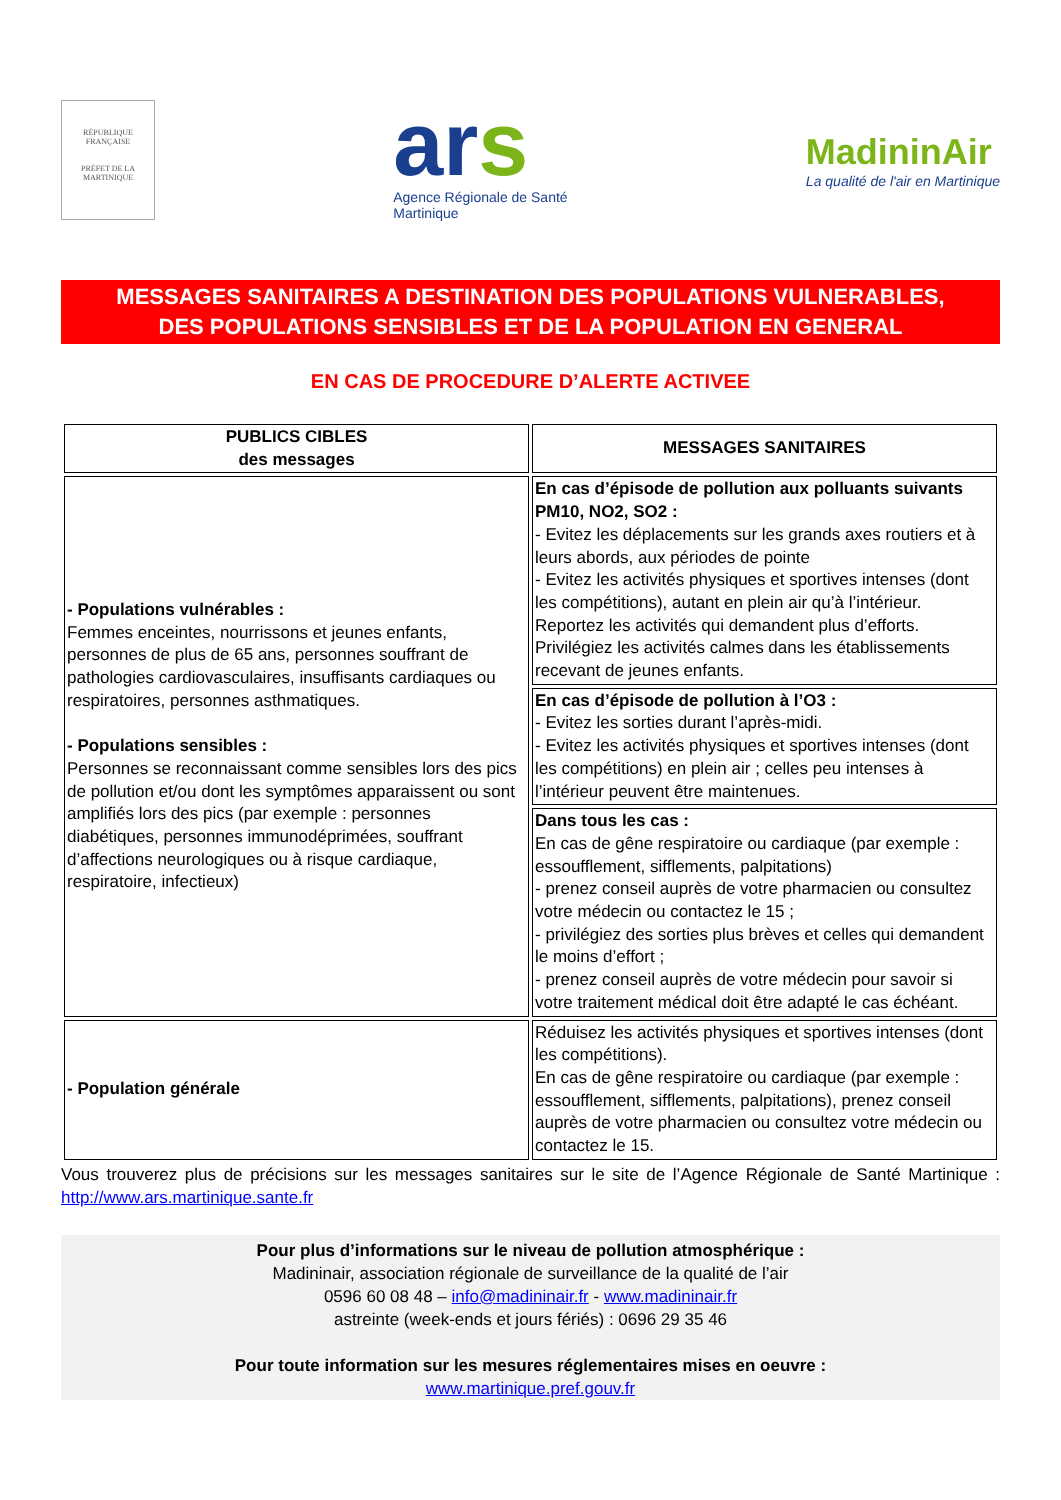RÉPUBLIQUE FRANÇAISE
PRÉFET DE LA
MARTINIQUE
ars
Agence Régionale de Santé
Martinique
MadininAir
La qualité de l'air en Martinique
MESSAGES SANITAIRES A DESTINATION DES POPULATIONS VULNERABLES,
DES POPULATIONS SENSIBLES ET DE LA POPULATION EN GENERAL
EN CAS DE PROCEDURE D’ALERTE ACTIVEE
| PUBLICS CIBLES des messages | MESSAGES SANITAIRES |
| --- | --- |
| - Populations vulnérables : Femmes enceintes, nourrissons et jeunes enfants, personnes de plus de 65 ans, personnes souffrant de pathologies cardiovasculaires, insuffisants cardiaques ou respiratoires, personnes asthmatiques. - Populations sensibles : Personnes se reconnaissant comme sensibles lors des pics de pollution et/ou dont les symptômes apparaissent ou sont amplifiés lors des pics (par exemple : personnes diabétiques, personnes immunodéprimées, souffrant d’affections neurologiques ou à risque cardiaque, respiratoire, infectieux) | En cas d’épisode de pollution aux polluants suivants PM10, NO2, SO2 : - Evitez les déplacements sur les grands axes routiers et à leurs abords, aux périodes de pointe - Evitez les activités physiques et sportives intenses (dont les compétitions), autant en plein air qu’à l’intérieur. Reportez les activités qui demandent plus d’efforts. Privilégiez les activités calmes dans les établissements recevant de jeunes enfants. |
| | En cas d’épisode de pollution à l’O3 : - Evitez les sorties durant l’après-midi. - Evitez les activités physiques et sportives intenses (dont les compétitions) en plein air ; celles peu intenses à l’intérieur peuvent être maintenues. |
| | Dans tous les cas : En cas de gêne respiratoire ou cardiaque (par exemple : essoufflement, sifflements, palpitations) - prenez conseil auprès de votre pharmacien ou consultez votre médecin ou contactez le 15 ; - privilégiez des sorties plus brèves et celles qui demandent le moins d’effort ; - prenez conseil auprès de votre médecin pour savoir si votre traitement médical doit être adapté le cas échéant. |
| - Population générale | Réduisez les activités physiques et sportives intenses (dont les compétitions). En cas de gêne respiratoire ou cardiaque (par exemple : essoufflement, sifflements, palpitations), prenez conseil auprès de votre pharmacien ou consultez votre médecin ou contactez le 15. |
Vous trouverez plus de précisions sur les messages sanitaires sur le site de l’Agence Régionale de Santé Martinique : http://www.ars.martinique.sante.fr
Pour plus d’informations sur le niveau de pollution atmosphérique :
Madininair, association régionale de surveillance de la qualité de l’air
0596 60 08 48 – info@madininair.fr - www.madininair.fr
astreinte (week-ends et jours fériés) : 0696 29 35 46
Pour toute information sur les mesures réglementaires mises en oeuvre :
www.martinique.pref.gouv.fr